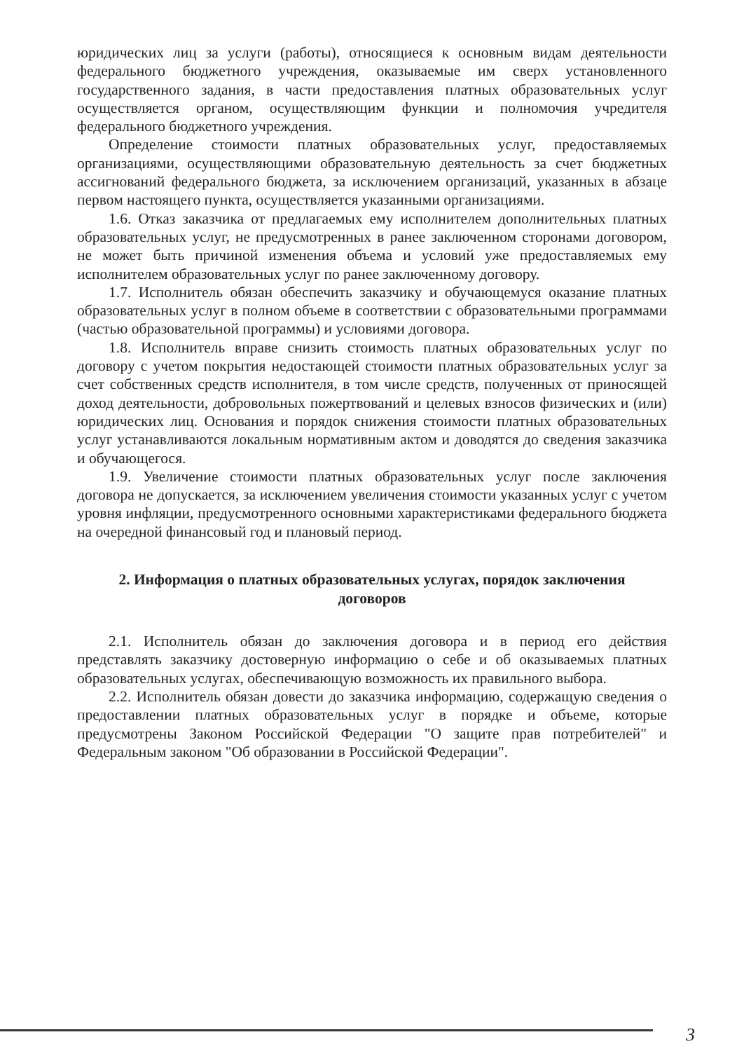юридических лиц за услуги (работы), относящиеся к основным видам деятельности федерального бюджетного учреждения, оказываемые им сверх установленного государственного задания, в части предоставления платных образовательных услуг осуществляется органом, осуществляющим функции и полномочия учредителя федерального бюджетного учреждения.
Определение стоимости платных образовательных услуг, предоставляемых организациями, осуществляющими образовательную деятельность за счет бюджетных ассигнований федерального бюджета, за исключением организаций, указанных в абзаце первом настоящего пункта, осуществляется указанными организациями.
1.6. Отказ заказчика от предлагаемых ему исполнителем дополнительных платных образовательных услуг, не предусмотренных в ранее заключенном сторонами договором, не может быть причиной изменения объема и условий уже предоставляемых ему исполнителем образовательных услуг по ранее заключенному договору.
1.7. Исполнитель обязан обеспечить заказчику и обучающемуся оказание платных образовательных услуг в полном объеме в соответствии с образовательными программами (частью образовательной программы) и условиями договора.
1.8. Исполнитель вправе снизить стоимость платных образовательных услуг по договору с учетом покрытия недостающей стоимости платных образовательных услуг за счет собственных средств исполнителя, в том числе средств, полученных от приносящей доход деятельности, добровольных пожертвований и целевых взносов физических и (или) юридических лиц. Основания и порядок снижения стоимости платных образовательных услуг устанавливаются локальным нормативным актом и доводятся до сведения заказчика и обучающегося.
1.9. Увеличение стоимости платных образовательных услуг после заключения договора не допускается, за исключением увеличения стоимости указанных услуг с учетом уровня инфляции, предусмотренного основными характеристиками федерального бюджета на очередной финансовый год и плановый период.
2. Информация о платных образовательных услугах, порядок заключения договоров
2.1. Исполнитель обязан до заключения договора и в период его действия представлять заказчику достоверную информацию о себе и об оказываемых платных образовательных услугах, обеспечивающую возможность их правильного выбора.
2.2. Исполнитель обязан довести до заказчика информацию, содержащую сведения о предоставлении платных образовательных услуг в порядке и объеме, которые предусмотрены Законом Российской Федерации "О защите прав потребителей" и Федеральным законом "Об образовании в Российской Федерации".
3